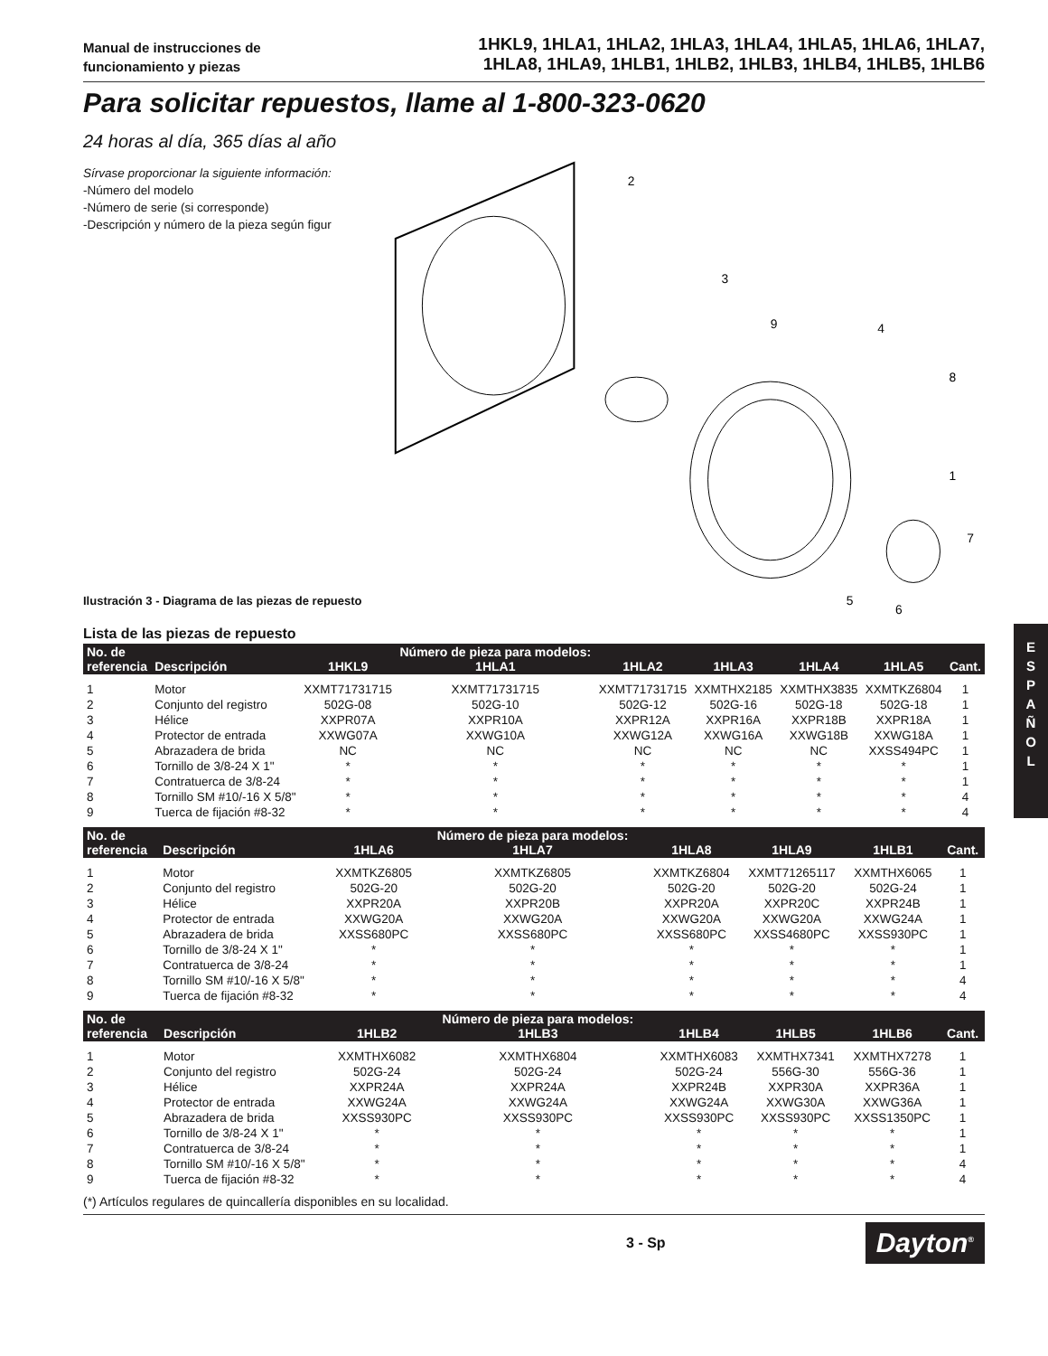Manual de instrucciones de
funcionamiento y piezas
1HKL9, 1HLA1, 1HLA2, 1HLA3, 1HLA4, 1HLA5, 1HLA6, 1HLA7,
1HLA8, 1HLA9, 1HLB1, 1HLB2, 1HLB3, 1HLB4, 1HLB5, 1HLB6
Para solicitar repuestos, llame al 1-800-323-0620
24 horas al día, 365 días al año
Sírvase proporcionar la siguiente información:
-Número del modelo
-Número de serie (si corresponde)
-Descripción y número de la pieza según figur
2
3
9
4
8
1
7
5
6
Ilustración 3 - Diagrama de las piezas de repuesto
Lista de las piezas de repuesto
| No. de referencia | Descripción | 1HKL9 | Número de pieza para modelos: 1HLA1 | 1HLA2 | 1HLA3 | 1HLA4 | 1HLA5 | Cant. |
| --- | --- | --- | --- | --- | --- | --- | --- | --- |
| 1 | Motor | XXMT71731715 | XXMT71731715 | XXMT71731715 | XXMTHX2185 | XXMTHX3835 | XXMTKZ6804 | 1 |
| 2 | Conjunto del registro | 502G-08 | 502G-10 | 502G-12 | 502G-16 | 502G-18 | 502G-18 | 1 |
| 3 | Hélice | XXPR07A | XXPR10A | XXPR12A | XXPR16A | XXPR18B | XXPR18A | 1 |
| 4 | Protector de entrada | XXWG07A | XXWG10A | XXWG12A | XXWG16A | XXWG18B | XXWG18A | 1 |
| 5 | Abrazadera de brida | NC | NC | NC | NC | NC | XXSS494PC | 1 |
| 6 | Tornillo de 3/8-24 X 1" | * | * | * | * | * | * | 1 |
| 7 | Contratuerca de 3/8-24 | * | * | * | * | * | * | 1 |
| 8 | Tornillo SM #10/-16 X 5/8" | * | * | * | * | * | * | 4 |
| 9 | Tuerca de fijación #8-32 | * | * | * | * | * | * | 4 |
| No. de referencia | Descripción | 1HLA6 | Número de pieza para modelos: 1HLA7 | 1HLA8 | 1HLA9 | 1HLB1 | Cant. |
| --- | --- | --- | --- | --- | --- | --- | --- |
| 1 | Motor | XXMTKZ6805 | XXMTKZ6805 | XXMTKZ6804 | XXMT71265117 | XXMTHX6065 | 1 |
| 2 | Conjunto del registro | 502G-20 | 502G-20 | 502G-20 | 502G-20 | 502G-24 | 1 |
| 3 | Hélice | XXPR20A | XXPR20B | XXPR20A | XXPR20C | XXPR24B | 1 |
| 4 | Protector de entrada | XXWG20A | XXWG20A | XXWG20A | XXWG20A | XXWG24A | 1 |
| 5 | Abrazadera de brida | XXSS680PC | XXSS680PC | XXSS680PC | XXSS4680PC | XXSS930PC | 1 |
| 6 | Tornillo de 3/8-24 X 1" | * | * | * | * | * | 1 |
| 7 | Contratuerca de 3/8-24 | * | * | * | * | * | 1 |
| 8 | Tornillo SM #10/-16 X 5/8" | * | * | * | * | * | 4 |
| 9 | Tuerca de fijación #8-32 | * | * | * | * | * | 4 |
| No. de referencia | Descripción | 1HLB2 | Número de pieza para modelos: 1HLB3 | 1HLB4 | 1HLB5 | 1HLB6 | Cant. |
| --- | --- | --- | --- | --- | --- | --- | --- |
| 1 | Motor | XXMTHX6082 | XXMTHX6804 | XXMTHX6083 | XXMTHX7341 | XXMTHX7278 | 1 |
| 2 | Conjunto del registro | 502G-24 | 502G-24 | 502G-24 | 556G-30 | 556G-36 | 1 |
| 3 | Hélice | XXPR24A | XXPR24A | XXPR24B | XXPR30A | XXPR36A | 1 |
| 4 | Protector de entrada | XXWG24A | XXWG24A | XXWG24A | XXWG30A | XXWG36A | 1 |
| 5 | Abrazadera de brida | XXSS930PC | XXSS930PC | XXSS930PC | XXSS930PC | XXSS1350PC | 1 |
| 6 | Tornillo de 3/8-24 X 1" | * | * | * | * | * | 1 |
| 7 | Contratuerca de 3/8-24 | * | * | * | * | * | 1 |
| 8 | Tornillo SM #10/-16 X 5/8" | * | * | * | * | * | 4 |
| 9 | Tuerca de fijación #8-32 | * | * | * | * | * | 4 |
(*) Artículos regulares de quincallería disponibles en su localidad.
3 - Sp
Dayton<sup>®</sup>
E
S
P
A
Ñ
O
L